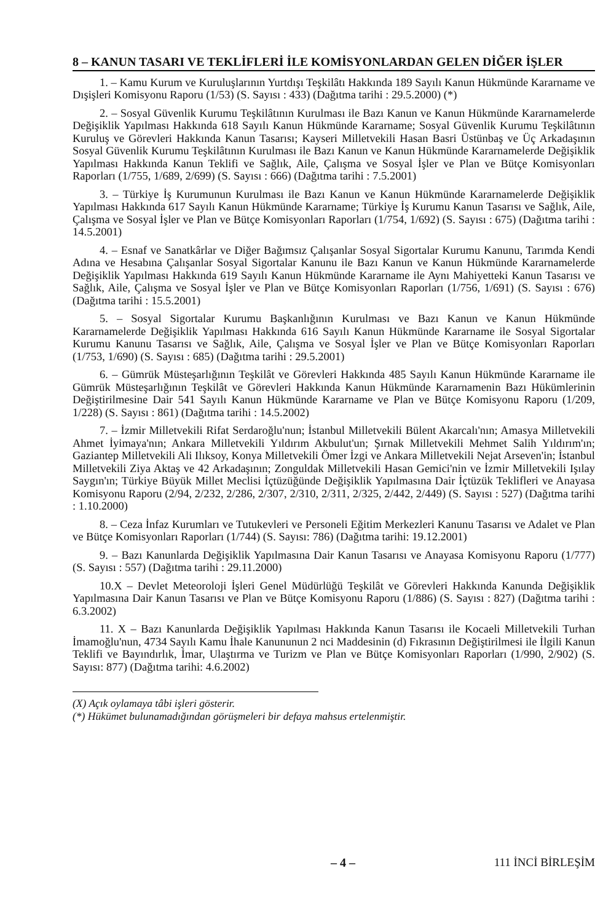8 – KANUN TASARI VE TEKLİFLERİ İLE KOMİSYONLARDAN GELEN DİĞER İŞLER
1. – Kamu Kurum ve Kuruluşlarının Yurtdışı Teşkilâtı Hakkında 189 Sayılı Kanun Hükmünde Kararname ve Dışişleri Komisyonu Raporu (1/53) (S. Sayısı : 433) (Dağıtma tarihi : 29.5.2000) (*)
2. – Sosyal Güvenlik Kurumu Teşkilâtının Kurulması ile Bazı Kanun ve Kanun Hükmünde Kararnamelerde Değişiklik Yapılması Hakkında 618 Sayılı Kanun Hükmünde Kararname; Sosyal Güvenlik Kurumu Teşkilâtının Kuruluş ve Görevleri Hakkında Kanun Tasarısı; Kayseri Milletvekili Hasan Basri Üstünbaş ve Üç Arkadaşının Sosyal Güvenlik Kurumu Teşkilâtının Kurulması ile Bazı Kanun ve Kanun Hükmünde Kararnamelerde Değişiklik Yapılması Hakkında Kanun Teklifi ve Sağlık, Aile, Çalışma ve Sosyal İşler ve Plan ve Bütçe Komisyonları Raporları (1/755, 1/689, 2/699) (S. Sayısı : 666) (Dağıtma tarihi : 7.5.2001)
3. – Türkiye İş Kurumunun Kurulması ile Bazı Kanun ve Kanun Hükmünde Kararnamelerde Değişiklik Yapılması Hakkında 617 Sayılı Kanun Hükmünde Kararname; Türkiye İş Kurumu Kanun Tasarısı ve Sağlık, Aile, Çalışma ve Sosyal İşler ve Plan ve Bütçe Komisyonları Raporları (1/754, 1/692) (S. Sayısı : 675) (Dağıtma tarihi : 14.5.2001)
4. – Esnaf ve Sanatkârlar ve Diğer Bağımsız Çalışanlar Sosyal Sigortalar Kurumu Kanunu, Tarımda Kendi Adına ve Hesabına Çalışanlar Sosyal Sigortalar Kanunu ile Bazı Kanun ve Kanun Hükmünde Kararnamelerde Değişiklik Yapılması Hakkında 619 Sayılı Kanun Hükmünde Kararname ile Aynı Mahiyetteki Kanun Tasarısı ve Sağlık, Aile, Çalışma ve Sosyal İşler ve Plan ve Bütçe Komisyonları Raporları (1/756, 1/691) (S. Sayısı : 676) (Dağıtma tarihi : 15.5.2001)
5. – Sosyal Sigortalar Kurumu Başkanlığının Kurulması ve Bazı Kanun ve Kanun Hükmünde Kararnamelerde Değişiklik Yapılması Hakkında 616 Sayılı Kanun Hükmünde Kararname ile Sosyal Sigortalar Kurumu Kanunu Tasarısı ve Sağlık, Aile, Çalışma ve Sosyal İşler ve Plan ve Bütçe Komisyonları Raporları (1/753, 1/690) (S. Sayısı : 685) (Dağıtma tarihi : 29.5.2001)
6. – Gümrük Müsteşarlığının Teşkilât ve Görevleri Hakkında 485 Sayılı Kanun Hükmünde Kararname ile Gümrük Müsteşarlığının Teşkilât ve Görevleri Hakkında Kanun Hükmünde Kararnamenin Bazı Hükümlerinin Değiştirilmesine Dair 541 Sayılı Kanun Hükmünde Kararname ve Plan ve Bütçe Komisyonu Raporu (1/209, 1/228) (S. Sayısı : 861) (Dağıtma tarihi : 14.5.2002)
7. – İzmir Milletvekili Rifat Serdaroğlu'nun; İstanbul Milletvekili Bülent Akarcalı'nın; Amasya Milletvekili Ahmet İyimaya'nın; Ankara Milletvekili Yıldırım Akbulut'un; Şırnak Milletvekili Mehmet Salih Yıldırım'ın; Gaziantep Milletvekili Ali Ilıksoy, Konya Milletvekili Ömer İzgi ve Ankara Milletvekili Nejat Arseven'in; İstanbul Milletvekili Ziya Aktaş ve 42 Arkadaşının; Zonguldak Milletvekili Hasan Gemici'nin ve İzmir Milletvekili Işılay Saygın'ın; Türkiye Büyük Millet Meclisi İçtüzüğünde Değişiklik Yapılmasına Dair İçtüzük Teklifleri ve Anayasa Komisyonu Raporu (2/94, 2/232, 2/286, 2/307, 2/310, 2/311, 2/325, 2/442, 2/449) (S. Sayısı : 527) (Dağıtma tarihi : 1.10.2000)
8. – Ceza İnfaz Kurumları ve Tutukevleri ve Personeli Eğitim Merkezleri Kanunu Tasarısı ve Adalet ve Plan ve Bütçe Komisyonları Raporları (1/744) (S. Sayısı: 786) (Dağıtma tarihi: 19.12.2001)
9. – Bazı Kanunlarda Değişiklik Yapılmasına Dair Kanun Tasarısı ve Anayasa Komisyonu Raporu (1/777) (S. Sayısı : 557) (Dağıtma tarihi : 29.11.2000)
10.X – Devlet Meteoroloji İşleri Genel Müdürlüğü Teşkilât ve Görevleri Hakkında Kanunda Değişiklik Yapılmasına Dair Kanun Tasarısı ve Plan ve Bütçe Komisyonu Raporu (1/886) (S. Sayısı : 827) (Dağıtma tarihi : 6.3.2002)
11. X – Bazı Kanunlarda Değişiklik Yapılması Hakkında Kanun Tasarısı ile Kocaeli Milletvekili Turhan İmamoğlu'nun, 4734 Sayılı Kamu İhale Kanununun 2 nci Maddesinin (d) Fıkrasının Değiştirilmesi ile İlgili Kanun Teklifi ve Bayındırlık, İmar, Ulaştırma ve Turizm ve Plan ve Bütçe Komisyonları Raporları (1/990, 2/902) (S. Sayısı: 877) (Dağıtma tarihi: 4.6.2002)
(X) Açık oylamaya tâbi işleri gösterir.
(*) Hükümet bulunamadığından görüşmeleri bir defaya mahsus ertelenmiştir.
– 4 – 111 İNCİ BİRLEŞİM